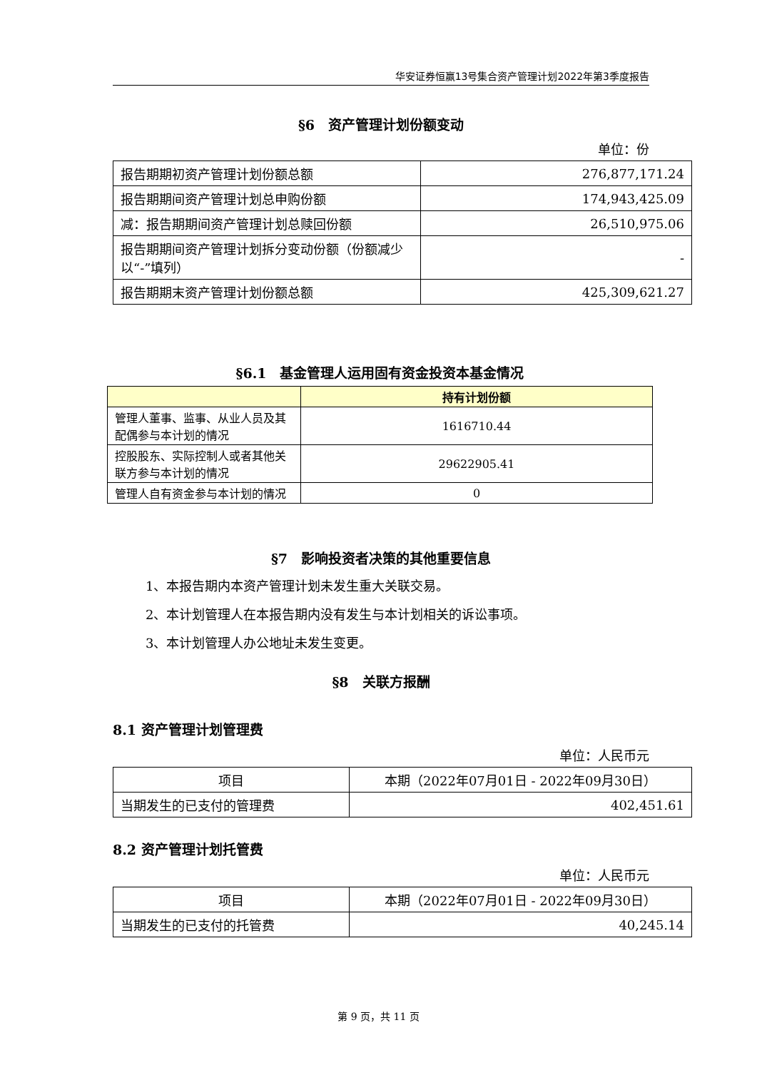华安证券恒赢13号集合资产管理计划2022年第3季度报告
§6　资产管理计划份额变动
单位：份
| 报告期期初资产管理计划份额总额 | 276,877,171.24 |
| 报告期期间资产管理计划总申购份额 | 174,943,425.09 |
| 减：报告期期间资产管理计划总赎回份额 | 26,510,975.06 |
| 报告期期间资产管理计划拆分变动份额（份额减少以“-”填列） | - |
| 报告期期末资产管理计划份额总额 | 425,309,621.27 |
§6.1　基金管理人运用固有资金投资本基金情况
| | 持有计划份额 |
| --- | --- |
| 管理人董事、监事、从业人员及其配偶参与本计划的情况 | 1616710.44 |
| 控股股东、实际控制人或者其他关联方参与本计划的情况 | 29622905.41 |
| 管理人自有资金参与本计划的情况 | 0 |
§7　影响投资者决策的其他重要信息
1、本报告期内本资产管理计划未发生重大关联交易。
2、本计划管理人在本报告期内没有发生与本计划相关的诉讼事项。
3、本计划管理人办公地址未发生变更。
§8　关联方报酬
8.1 资产管理计划管理费
单位：人民币元
| 项目 | 本期（2022年07月01日 - 2022年09月30日） |
| 当期发生的已支付的管理费 | 402,451.61 |
8.2 资产管理计划托管费
单位：人民币元
| 项目 | 本期（2022年07月01日 - 2022年09月30日） |
| 当期发生的已支付的托管费 | 40,245.14 |
第 9 页，共 11 页